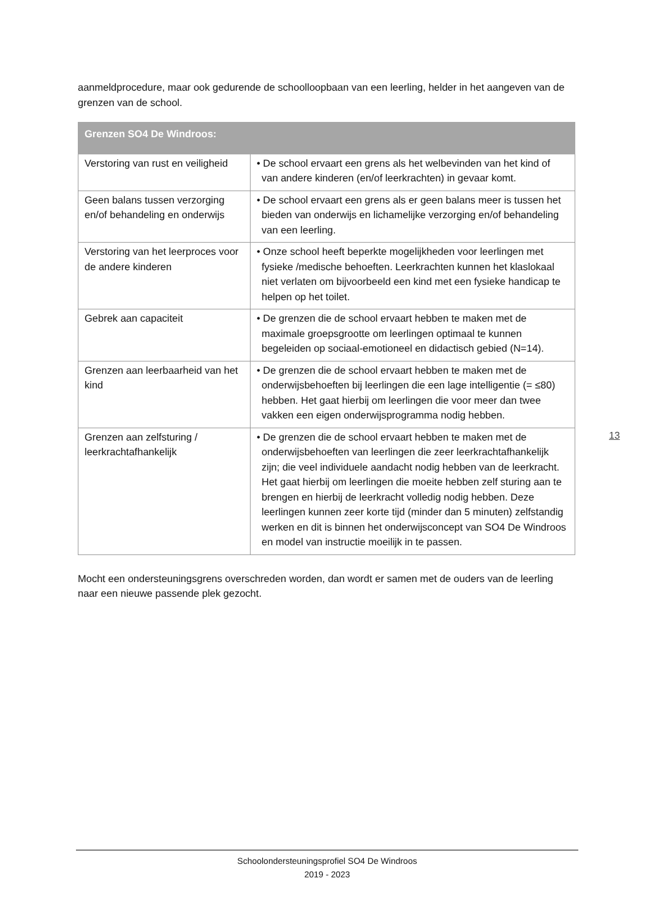aanmeldprocedure, maar ook gedurende de schoolloopbaan van een leerling, helder in het aangeven van de grenzen van de school.
| Grenzen SO4 De Windroos: | |
| --- | --- |
| Verstoring van rust en veiligheid | • De school ervaart een grens als het welbevinden van het kind of van andere kinderen (en/of leerkrachten) in gevaar komt. |
| Geen balans tussen verzorging en/of behandeling en onderwijs | • De school ervaart een grens als er geen balans meer is tussen het bieden van onderwijs en lichamelijke verzorging en/of behandeling van een leerling. |
| Verstoring van het leerproces voor de andere kinderen | • Onze school heeft beperkte mogelijkheden voor leerlingen met fysieke /medische behoeften. Leerkrachten kunnen het klaslokaal niet verlaten om bijvoorbeeld een kind met een fysieke handicap te helpen op het toilet. |
| Gebrek aan capaciteit | • De grenzen die de school ervaart hebben te maken met de maximale groepsgrootte om leerlingen optimaal te kunnen begeleiden op sociaal-emotioneel en didactisch gebied (N=14). |
| Grenzen aan leerbaarheid van het kind | • De grenzen die de school ervaart hebben te maken met de onderwijsbehoeften bij leerlingen die een lage intelligentie (= ≤80) hebben. Het gaat hierbij om leerlingen die voor meer dan twee vakken een eigen onderwijsprogramma nodig hebben. |
| Grenzen aan zelfsturing / leerkrachtafhankelijk | • De grenzen die de school ervaart hebben te maken met de onderwijsbehoeften van leerlingen die zeer leerkrachtafhankelijk zijn; die veel individuele aandacht nodig hebben van de leerkracht. Het gaat hierbij om leerlingen die moeite hebben zelf sturing aan te brengen en hierbij de leerkracht volledig nodig hebben. Deze leerlingen kunnen zeer korte tijd (minder dan 5 minuten) zelfstandig werken en dit is binnen het onderwijsconcept van SO4 De Windroos en model van instructie moeilijk in te passen. |
Mocht een ondersteuningsgrens overschreden worden, dan wordt er samen met de ouders van de leerling naar een nieuwe passende plek gezocht.
13
Schoolondersteuningsprofiel SO4 De Windroos
2019 - 2023